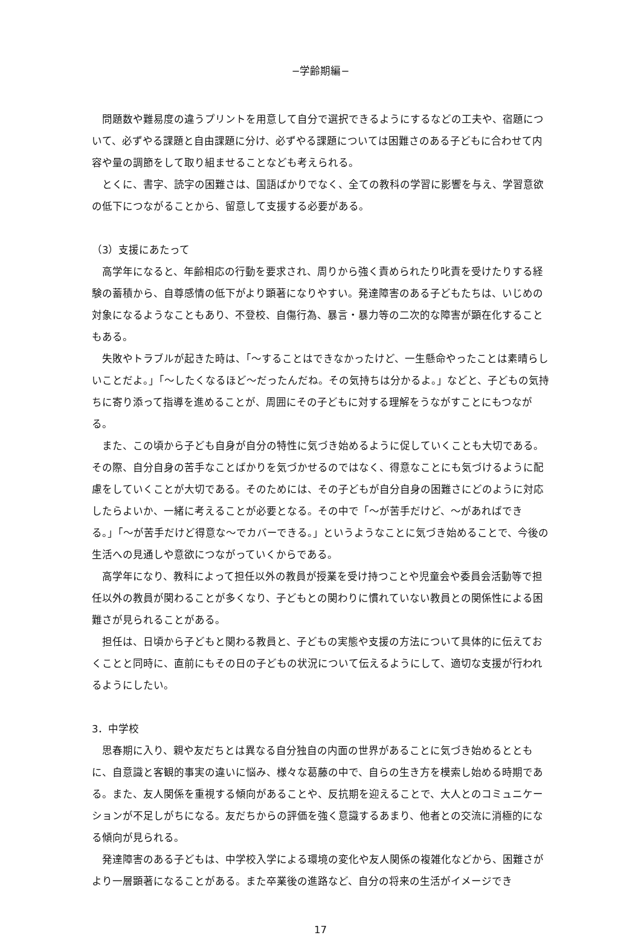−学齢期編−
問題数や難易度の違うプリントを用意して自分で選択できるようにするなどの工夫や、宿題について、必ずやる課題と自由課題に分け、必ずやる課題については困難さのある子どもに合わせて内容や量の調節をして取り組ませることなども考えられる。
とくに、書字、読字の困難さは、国語ばかりでなく、全ての教科の学習に影響を与え、学習意欲の低下につながることから、留意して支援する必要がある。
（3）支援にあたって
高学年になると、年齢相応の行動を要求され、周りから強く責められたり叱責を受けたりする経験の蓄積から、自尊感情の低下がより顕著になりやすい。発達障害のある子どもたちは、いじめの対象になるようなこともあり、不登校、自傷行為、暴言・暴力等の二次的な障害が顕在化することもある。
失敗やトラブルが起きた時は、「～することはできなかったけど、一生懸命やったことは素晴らしいことだよ。」「～したくなるほど～だったんだね。その気持ちは分かるよ。」などと、子どもの気持ちに寄り添って指導を進めることが、周囲にその子どもに対する理解をうながすことにもつながる。
また、この頃から子ども自身が自分の特性に気づき始めるように促していくことも大切である。その際、自分自身の苦手なことばかりを気づかせるのではなく、得意なことにも気づけるように配慮をしていくことが大切である。そのためには、その子どもが自分自身の困難さにどのように対応したらよいか、一緒に考えることが必要となる。その中で「～が苦手だけど、～があればできる。」「～が苦手だけど得意な～でカバーできる。」というようなことに気づき始めることで、今後の生活への見通しや意欲につながっていくからである。
高学年になり、教科によって担任以外の教員が授業を受け持つことや児童会や委員会活動等で担任以外の教員が関わることが多くなり、子どもとの関わりに慣れていない教員との関係性による困難さが見られることがある。
担任は、日頃から子どもと関わる教員と、子どもの実態や支援の方法について具体的に伝えておくことと同時に、直前にもその日の子どもの状況について伝えるようにして、適切な支援が行われるようにしたい。
3．中学校
思春期に入り、親や友だちとは異なる自分独自の内面の世界があることに気づき始めるとともに、自意識と客観的事実の違いに悩み、様々な葛藤の中で、自らの生き方を模索し始める時期である。また、友人関係を重視する傾向があることや、反抗期を迎えることで、大人とのコミュニケーションが不足しがちになる。友だちからの評価を強く意識するあまり、他者との交流に消極的になる傾向が見られる。
発達障害のある子どもは、中学校入学による環境の変化や友人関係の複雑化などから、困難さがより一層顕著になることがある。また卒業後の進路など、自分の将来の生活がイメージでき
17